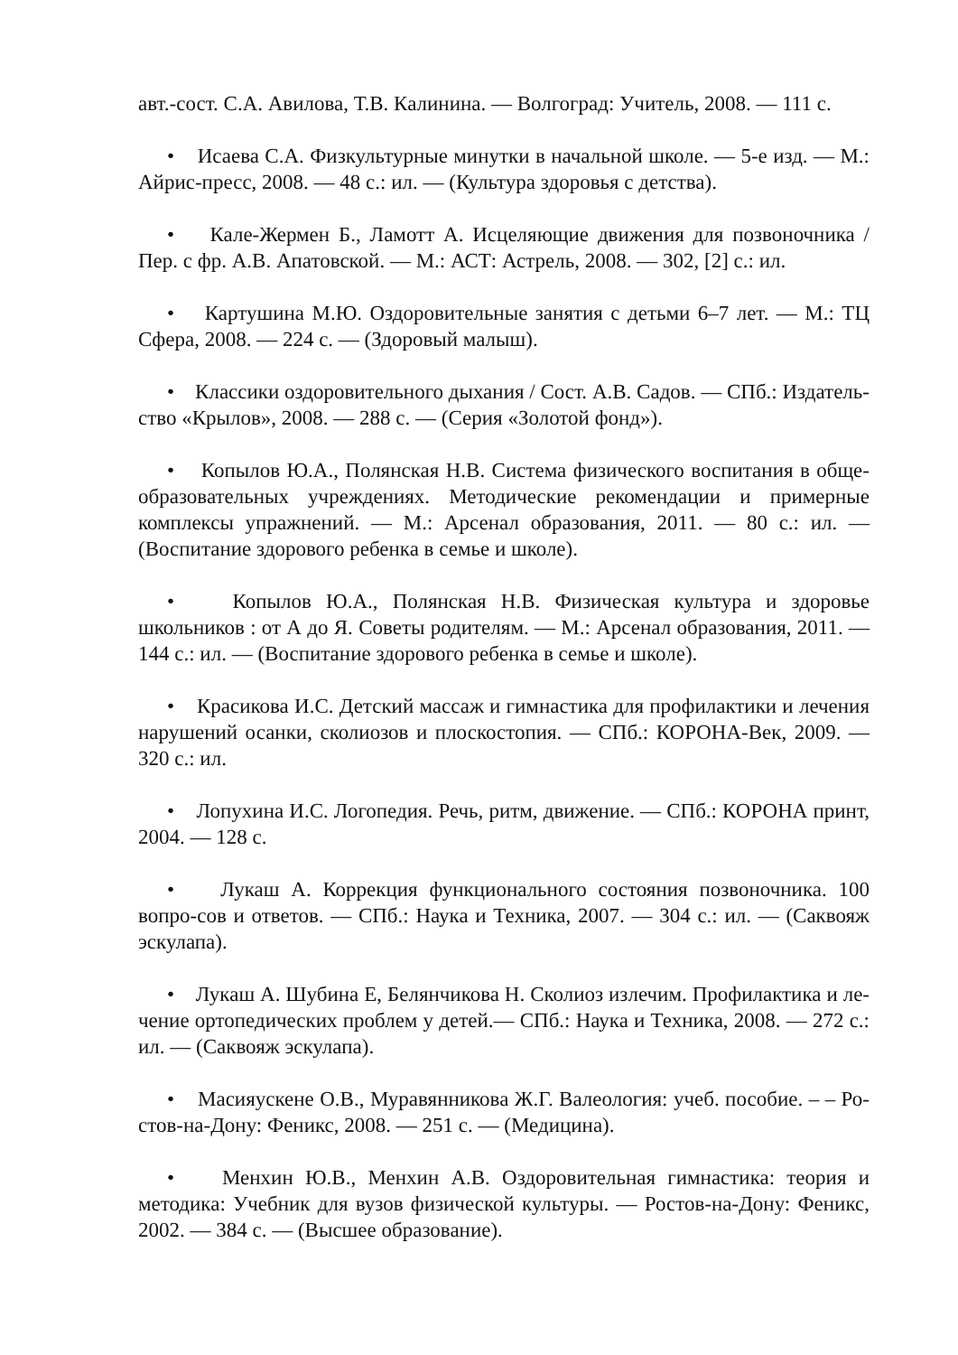авт.-сост. С.А. Авилова, Т.В. Калинина. — Волгоград: Учитель, 2008. — 111 с.
• Исаева С.А. Физкультурные минутки в начальной школе. — 5-е изд. — М.: Айрис-пресс, 2008. — 48 с.: ил. — (Культура здоровья с детства).
• Кале-Жермен Б., Ламотт А. Исцеляющие движения для позвоночника / Пер. с фр. А.В. Апатовской. — М.: АСТ: Астрель, 2008. — 302, [2] с.: ил.
• Картушина М.Ю. Оздоровительные занятия с детьми 6–7 лет. — М.: ТЦ Сфера, 2008. — 224 с. — (Здоровый малыш).
• Классики оздоровительного дыхания / Сост. А.В. Садов. — СПб.: Издатель-ство «Крылов», 2008. — 288 с. — (Серия «Золотой фонд»).
• Копылов Ю.А., Полянская Н.В. Система физического воспитания в обще-образовательных учреждениях. Методические рекомендации и примерные комплексы упражнений. — М.: Арсенал образования, 2011. — 80 с.: ил. — (Воспитание здорового ребенка в семье и школе).
• Копылов Ю.А., Полянская Н.В. Физическая культура и здоровье школьников : от А до Я. Советы родителям. — М.: Арсенал образования, 2011. — 144 с.: ил. — (Воспитание здорового ребенка в семье и школе).
• Красикова И.С. Детский массаж и гимнастика для профилактики и лечения нарушений осанки, сколиозов и плоскостопия. — СПб.: КОРОНА-Век, 2009. — 320 с.: ил.
• Лопухина И.С. Логопедия. Речь, ритм, движение. — СПб.: КОРОНА принт, 2004. — 128 с.
• Лукаш А. Коррекция функционального состояния позвоночника. 100 вопро-сов и ответов. — СПб.: Наука и Техника, 2007. — 304 с.: ил. — (Саквояж эскулапа).
• Лукаш А. Шубина Е, Белянчикова Н. Сколиоз излечим. Профилактика и ле-чение ортопедических проблем у детей.— СПб.: Наука и Техника, 2008. — 272 с.: ил. — (Саквояж эскулапа).
• Масияускене О.В., Муравянникова Ж.Г. Валеология: учеб. пособие. – – Ро-стов-на-Дону: Феникс, 2008. — 251 с. — (Медицина).
• Менхин Ю.В., Менхин А.В. Оздоровительная гимнастика: теория и методика: Учебник для вузов физической культуры. — Ростов-на-Дону: Феникс, 2002. — 384 с. — (Высшее образование).